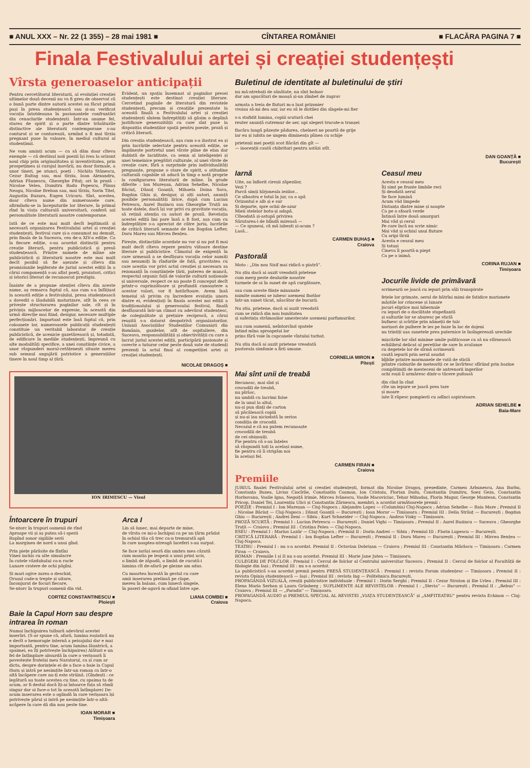■ ANUL XXX – Nr. 22 (1 355) – 28 mai 1981 ■ CÎNTAREA ROMÂNIEI ■ FLACĂRA PAGINA 7 ■
Finala Festivalului artei și creației studențești
Vîrsta generoaselor anticipații
Pentru cercetătorul literaturii, al evoluției creației ultimelor două decenii nu va fi greu de observat că o bună parte dintre autorii acestei au făcut primii pași în presa studențească sau și-au verificat vocația întotdeauna în pasionantele confruntări din cenaclurile studențești. Într-un anume fel, starea de spirit și o parte dintre trăsăturile distinctive ale literaturii contemporane s-au conturat și se contureazā, urmînd a fi mai tîrziu pregnant puse în valoare, în mediul cultural al studențimii.
Ne vom aminti acum — ca să dăm doar cîteva exemple — că destinul noii poezii își ivea la orizont noul chip prin originalitatea și inventivitatea, prin prospețimea și curajul inovării, nu doar formale, a unor tineri, pe atunci, poeți : Nichita Stănescu, Cezar Baltag sau, mai tîrziu, Ioan Alexandru, Adrian Păunescu, Gheorghe Pituț; ori în proză : Nicolae Velea, Dumitru Radu Popescu, Fănuș Neagu, Nicolae Breban sau, mai tîrziu, Sorin Titel, Augustin Buzura, Eugen Uricaru. Sînt, acestea, doar cîteva nume din numeroasele care, afirmîndu-se la începuturile lor literare, în primul rînd în viața culturală universitară, conferă azi personalitate literaturii noastre contemporane.
Iată de ce este mai mult decît legitimată și necesară organizarea Festivalului artei și creației studențești, festival care și-a consumat nu demult, prin finala de la Suceava, cea de-a XIV-a ediție. Ca la fiecare ediție, s-au acordat distincții pentru creație literară, pentru publicistică și presă studențească. Printre numele de mîine ale publicisticii și literaturii noastre este mai mult decît posibil să fie așezate și cîteva din promisiunile legiferate de juriul acestei ediții în a cărui componență s-au aflat poeți, prozatori, critici și istorici literari de recunoscut prestigiu.
Înainte de a propune atenției cîteva din aceste nume, aș remarca faptul că, așa cum s-a înfățișat la această ediție a festivalului, presa studențească a dovedit o lăudabilă maturizare, atît în ceea ce privește structurarea paginilor sale, cît și în privința mijloacelor de expresie, în această din urmă direcție mai fiind, desigur, necesare multiple perfecționări. Important este însă faptul că, prin coloanele lor, numeroasele publicații studențești constituie un veritabil laborator de creație publicistică, de ucenicie gazetărească și, totodată, de edificare în mediile studențești, împreună cu alte modalități specifice, a unei conștiințe civice, a unor răspunderi moral-cetățenești situate mereu sub semnul angajării patriotice a generațiilor tinere în noul timp al țării.
Evident, un spațiu însemnat al paginilor presei studențești este destinat creației literare. Cercetind paginile de literatură din revistele studențești, precum și creațiile prezentate la această finală a Festivalului artei și creației studențești sîntem îndreptățiți să găsim o deplină justificare generozității cu care sînt puse la dispoziția studenților spații pentru poezie, proză și critică literară.
Din creația studențească, așa cum s-a ilustrat ea și prin lucrările selectate pentru această ediție, se împlinește portretul unei vîrste pline de elan dar dublată de luciditate, ca semn al inteligenței și unei temeinice pregătiri culturale, al unei vîrste de creație care, fără a surprinde prin individualități pregnante, propune o stare de spirit, o atitudine culturală capabile să aducă în timp o notă proprie la configurarea literaturii de mîine. În grade diferite : Ion Mureșan, Adrian Sehelbe, Nicolae Băciuț, Dănuț Goanță, Mihaela Doina Sava, Bogdan Ghiu și, desigur, și alți autori, anunță posibile personalități lirice, după cum Lucian Petrescu, Aurel Buzincu sau Gheorghe Truță au toate datele, dacă își vor privi cu gravitate vocația, să rețină atenția ca autori de proză. Revelația acestei ediții îmi pare însă a fi fost, așa cum cu îndreptățire s-a apreciat de către juriu, lucrările de critică literară semnate de Ion Bogdan Lefter, Doru Mareș sau Mircea Bențea.
Firește, distincțiile acordate nu vor și nu pot fi mai mult decît cîteva repere pentru viitoare destine literare și publicistice. Climatul de exigență în care urmează a se desfășura vocația celor numiți sau nenumiți în rîndurile de față, gravitatea cu care aceștia vor privi actul creației și necesara sa rezonanță în conștiințele țării, puterea de muncă, respectul organic față de valorile culturii naționale și universale, respect ce nu poate fi conceput decît printr-o cuprinzătoare și profundă cunoaștere a acestor valori, vor fi hotărîtoare. Avem însă temeiul să privim cu încredere evoluția unora dintre ei, evidențiați în finala acestei noi ediții a tradiționalului și generosului festival, finală desfășurată într-un climat cu adevărat studențesc, de colegialitate și prețuire reciprocă, a cărui reușită s-a datorat deopotrivă organizatorilor, Uniunii Asociațiilor Studenților Comuniști din România, gazdelor, atît de ospitaliere, din Suceava, responsabilității și obiectivității cu care a lucrat juriul acestei ediții, participării pasionate și corecte a tuturor celor peste două sute de studenți prezenți la actul final al competiției artei și creației studențești.
NICOLAE DRAGOȘ ■
ION IRIMESCU — Visul
Întoarcere în trupuri
Se-ntorc în trupuri oamenii de rînd
Aproape vii și aș putea să-i sperii
Rupînd sonor sigiliile serii
La marginea de nord a unui gînd.
Prin piețe părăsite de fîntîni
Vinez inchis cu alte simulacre
În cutele văzduhului ca-n racle
Lunare cratere de ochi păgîni.
Și mari ogive zarea o deschid,
Orașul cade-n trepte și uitare,
Înconjurat de focuri fiecare,
Se-ntorc în trupuri oamenii din vid.
CORTEZ CONSTANTINESCU ■
Ploiești
Baie la Capul Horn sau despre intrarea în roman
Numai închipuirea tulbură adevărul acestei inserări. (S-ar spune că, afară, lumina roșiatică nu e decît o hemoragie internă a peisajului dar e mai importantă, pentru tine, acum lumina lăuntrică, a spaimei, ea îți potrivește închipuirea) Alături e un fel de întîmplare absurdă în care o verișoară îi povestește fratelui meu Naratorul, ca și cum ar dicta, despre dorințele ei de a face o baie la Capul Horn și intră pe nesimțite într-un roman ca într-o altă încăpere care nu-ți este străină. (Gîndești : ce legătură au toate acestea cu tine, cu spaima ta de acum, ar fi destul dacă îți-ai întoarce fața să rămîi singur dar ai face-o tot în această întîmplare) De-acum inserarea este o oglindă în care verișoara își potrivește părul și intră pe nesimțite într-o altă-ncăpere în care dă din nou peste tine.
IOAN MORAR ■
Timișoara
Arca I
Lin să lunec, mai departe de mine,
de vîrsta ce mi-o închipui ca pe un țărm prădat
în ochiul tău că trec ca-n tremurată apă
în care noaptea-ntreagă luceferi s-au surpat.
Se face iarăși seară din umbra mea căzută
cum mantia pe lespezi a unui prinț ucis,
o limbă de zăpadă, o limbă de cucută-i
lumina cît de-afară pe glezne am adus.
Cu moartea înceată în gestul cu care
amii inserarea prelinsă pe clape,
mereu în balans, cum lunecă singele,
în paseri de-agavă m-afund între ape.
LIANA COMBEI ■
Craiova
Buletinul de identitate al buletinului de știri
nu mă-ntrebați de sănătate, nu sînt bolnav
dar am apucături de moașă și-un zîmbet de zugrav
armata a treia de fluturi m-a luat prizonier
vroiau să-mi dea aur, iar eu să le distilez din sîngele-mi fier
s-a stafidit lumina, copiii scutură chei
reuter anunță cutremur de aer, upi alegeri trucate-n tranșei
flacăra lungă păzește pădurea, chelneri ne poartă de grije
iar eu și iubita ne ungem dimineața pîinea cu schije
prietenii mei poeții scot flăcări din gît —
— inocenții caută chibrituri pentru astăzi atît.
DAN GOANȚĂ ■
București
Iarnă
Uite, au înflorit cireșii zăpezilor,
Vezi ?
Parcă simți hîrjoneala iezilor...
Ce albastru e totul în jur, ca o apă
Orizontul e alb și e sur
Și departe, spre ochii de-azur
Mieii stelelor botu-și adapă.
Cîteodată și-astupă privirea
Sărutarea-i de blîndă mireasă —
— Ce spuneai, că mă iubești și-acum ?
Lasă...
CARMEN BUHAȘ ■
Craiova
Pastorală
Moto : „Din nou Sisif mai ridică o piatră".
Nu știu dacă ai auzit vreodată prietene
cum merg peste dealurile noastre
turmele de oi în sunet de apă curgătoare,
sau cum aceste ființe minunate
numite oameni se iubesc asemeni florilor
într-un sunet tăcut, născător de bucurii.
Nu știu, prietene, dacă ai auzit vreodată
cum se ridică din nou bunătatea
și suferința strămoșilor amestecate asemeni parfumurilor,
sau cum oamenii, neîntorcînd spatele
întind mîna aproapelui lor
prins fără voie în capcanele vîntului turbat.
Nu știu dacă ai auzit prietene vreodată
pastorala simfonie a firii umane.
CORNELIA MIRON ■
Pitești
Mai sînt unii de treabă
Recunosc, mai sînt și
crocodili de treabă,
nu pîrăsc,
nu umblă cu lacrimi false
de la unul la altul,
nu-și pun dinți de carton
să păcălească copiii
și nu-și iau niciodată în serios
condiția de crocodil.
Necazul e că nu putem recunoaște
crocodilii de treabă
de cei obișnuiți.
Fie pentru că s-au înțeles
să răspundă toți la același nume,
fie pentru că îi strigăm noi
în același fel.
CARMEN FIRAN ■
Craiova
Ceasul meu
Acesta e ceasul meu
Îți simt pe frunte limbile reci
Și deodată aerul
Se face lumină
Acum văd limpede
Distanța dintre mine și noapte
Ca pe o sfoară verde
Întinsă între două amurguri
Mai văd și cerul
Pe care încă nu scrie nimic
Mai văd și ochiul unui fluture
Cu aripi tîrzii
Acesta e ceasul meu
Și totuși
Cineva îl poartă-n piept
Ca pe o inimă.
CORINA RUJAN ■
Timișoara
Jocurile livide de primăvară
scrimeurii se joacă cu iepuri prin săli transpirate
fețele lor grimate, aerul de bătrîni mimi de fatidice marionete
măștile lor crincene și lunare
jocuri eliptice mai hibernale
cu iepuri de o docilitate stupefiantă
și salturile lor se aburesc pe sticlă
bufnesc și scîrțiie prin nămeții de talc
norișori de pulbere le ies pe buze în loc de dojeni
nu trintiți ușa sunetele prea puternice le însîngerează urechile
mișcările lor sînt minime umile politicoase ca să nu stîrnească
echilibrul delicat al pereților de sare în avalanșe
cu degetele lor de sîrmă scrimeurii
caută iepurii prin aerul asudat
bîjbîie printre mormanele de vată de sticlă
printre cioburile de meteoriți ce se învîrtesc sfîriind prin bazine
compătimiți de mesteceni de antrenorii ingerilor
ochi roșii îi urmăresc dintr-o tăcere pufoasă
din cînd în cînd
cîte un iepure se joacă prea tare
și moare
iute îl răpesc pompierii cu adînci aspiratoare.
ADRIAN SEHELBE ■
Baia-Mare
Premiile
JURIUL finalei Festivalului artei și creației studențești, format din Nicolae Dragoș, președinte, Carmen Arbunescu, Ana Barbu, Constanța Buzea, Livius Ciocîrlie, Constantin Coșman, Ion Cristoiu, Florian Dudu, Constantin Dumitru, Soez Geza, Constantin Horbovanu, Vasile Igna, Negoiță Irimie, Mircea Ivănescu, Vasile Macoviciuc, Tehar Mihadaș, Florin Mugur, George Muntean, Constantin Pricop, Daniel Tei, Laurențiu Ulici și Constantin Zărnescu, membri, a acordat următoarele premii :
POEZIE : Premiul I : Ion Mureșan — Cluj-Napoca ; Alejandro Lopez — (Columbia) Cluj-Napoca ; Adrian Sehelbe — Baia Mare ; Premiul II : Nicolae Băciuț — Cluj-Napoca ; Dănuț Goanță — București ; Ioan Morar — Timișoara ; Premiul III : Delia Străuț — București ; Bogdan Ghiu — București ; Andrei Ileni — Sibiu ; Kurt Schneider — Cluj-Napoca ; Andros Visky — Timișoara.
PROZĂ SCURTĂ : Premiul I : Lucian Petrescu — București ; Daniel Vighi — Timișoara ; Premiul II : Aurel Buzincu — Suceava ; Gheorghe Truță — Craiova ; Premiul III : Cristina Felea — Cluj-Napoca.
ESEU : Premiul I : Marius Lazăr — Cluj-Napoca ; Premiul II : Dorin Andrei — Sibiu ; Premiul III : Florin Lupescu — București.
CRITICĂ LITERARĂ : Premiul I : Ion Bogdan Lefter — București ; Premiul II : Doru Mareș — București ; Premiul III : Mircea Bențea — Cluj-Napoca.
TEATRU : Premiul I : nu s-a acordat. Premiul II : Octavian Dobrișan — Craiova ; Premiul III : Constantin Mărăscu — Timișoara ; Carmen Firan — Craiova.
ROMAN : Premiile I și II nu s-au acordat. Premiul III : Marie Jane Jutea — Timișoara.
CULEGERI DE FOLCLOR : Premiul I : Cercul de folclor al Centrului universitar Suceava ; Premiul II : Cercul de folclor al Facultății de filologie din Iași ; Premiul III : nu s-a acordat.
La publicistică s-au acordat premii pentru PRESĂ STUDENȚEASCĂ : Premiul I : revista Forum studențesc — Timișoara ; Premiul II : revista Opinia studențească — Iași ; Premiul III : revista Ing — Politehnica București.
PROPAGANDĂ VIZUALĂ, creații publicistice individuale : Premiul I : Dorin Serghi ; Premiul II : Cezar Straton și Ilie Urlea ; Premiul III : Elena Maria Șerban și Laura Grünberg ; SUPLIMENTE ALE REVISTELOR : Premiul I : „Ștevia" — București ; Premiul II : „Rebus" — Craiova ; Premiul III — „Paradis" — Timișoara.
PROPAGANDĂ AUDIO și PREMIUL SPECIAL AL REVISTEI „VIAȚA STUDENȚEASCĂ" și „AMFITEATRU" pentru revista Echinox — Cluj-Napoca.